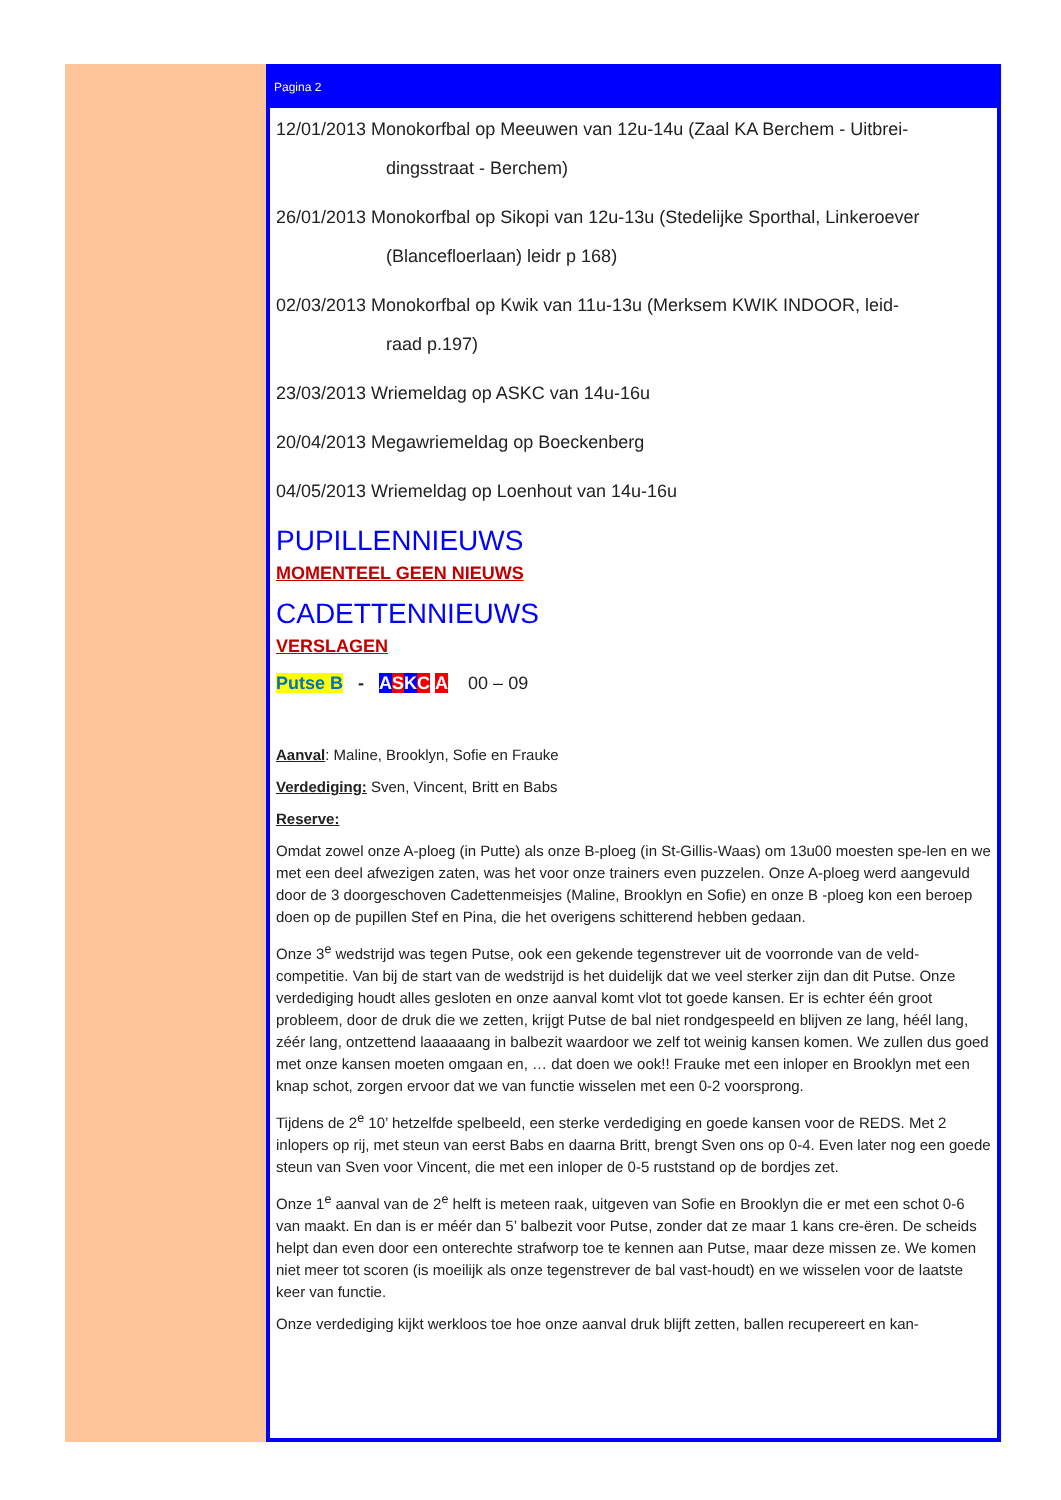Pagina 2
12/01/2013 Monokorfbal op Meeuwen van 12u-14u (Zaal KA Berchem - Uitbrei-
dingsstraat - Berchem)
26/01/2013 Monokorfbal op Sikopi van 12u-13u (Stedelijke Sporthal, Linkeroever
(Blancefloerlaan) leidr p 168)
02/03/2013 Monokorfbal op Kwik van 11u-13u (Merksem KWIK INDOOR, leid-
raad p.197)
23/03/2013 Wriemeldag op ASKC van 14u-16u
20/04/2013 Megawriemeldag op Boeckenberg
04/05/2013 Wriemeldag op Loenhout van 14u-16u
PUPILLENNIEUWS
MOMENTEEL GEEN NIEUWS
CADETTENNIEUWS
VERSLAGEN
Putse B - ASKC A 00 – 09
Aanval: Maline, Brooklyn, Sofie en Frauke
Verdediging: Sven, Vincent, Britt en Babs
Reserve:
Omdat zowel onze A-ploeg (in Putte) als onze B-ploeg (in St-Gillis-Waas) om 13u00 moesten spe-len en we met een deel afwezigen zaten, was het voor onze trainers even puzzelen. Onze A-ploeg werd aangevuld door de 3 doorgeschoven Cadettenmeisjes (Maline, Brooklyn en Sofie) en onze B -ploeg kon een beroep doen op de pupillen Stef en Pina, die het overigens schitterend hebben gedaan.
Onze 3<sup>e</sup> wedstrijd was tegen Putse, ook een gekende tegenstrever uit de voorronde van de veld-competitie. Van bij de start van de wedstrijd is het duidelijk dat we veel sterker zijn dan dit Putse. Onze verdediging houdt alles gesloten en onze aanval komt vlot tot goede kansen. Er is echter één groot probleem, door de druk die we zetten, krijgt Putse de bal niet rondgespeeld en blijven ze lang, héél lang, zéér lang, ontzettend laaaaaang in balbezit waardoor we zelf tot weinig kansen komen. We zullen dus goed met onze kansen moeten omgaan en, … dat doen we ook!! Frauke met een inloper en Brooklyn met een knap schot, zorgen ervoor dat we van functie wisselen met een 0-2 voorsprong.
Tijdens de 2<sup>e</sup> 10’ hetzelfde spelbeeld, een sterke verdediging en goede kansen voor de REDS. Met 2 inlopers op rij, met steun van eerst Babs en daarna Britt, brengt Sven ons op 0-4. Even later nog een goede steun van Sven voor Vincent, die met een inloper de 0-5 ruststand op de bordjes zet.
Onze 1<sup>e</sup> aanval van de 2<sup>e</sup> helft is meteen raak, uitgeven van Sofie en Brooklyn die er met een schot 0-6 van maakt. En dan is er méér dan 5’ balbezit voor Putse, zonder dat ze maar 1 kans cre-ëren. De scheids helpt dan even door een onterechte strafworp toe te kennen aan Putse, maar deze missen ze. We komen niet meer tot scoren (is moeilijk als onze tegenstrever de bal vast-houdt) en we wisselen voor de laatste keer van functie.
Onze verdediging kijkt werkloos toe hoe onze aanval druk blijft zetten, ballen recupereert en kan-